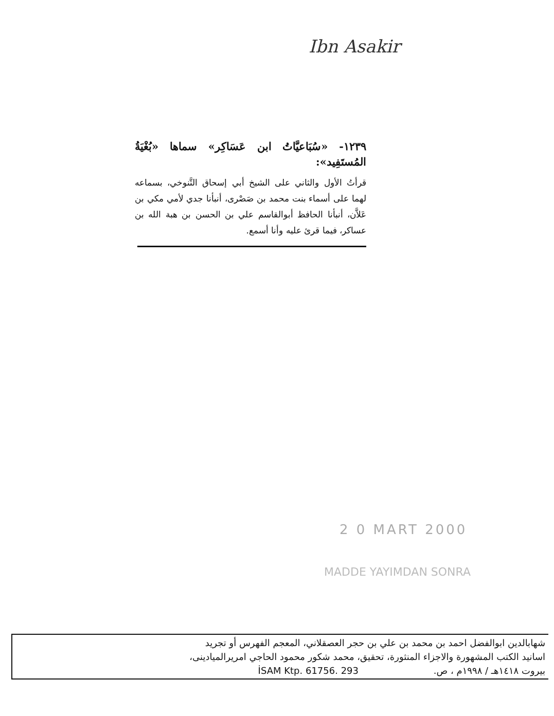Ibn Asakir
١٢٣٩- «سُبَاعيَّاتُ ابن عَسَاكِر» سماها «بُغْيَةُ المُستَفِيد»:
قرأتُ الأول والثاني على الشيخ أبي إسحاق التَّنوخي، بسماعه لهما على أسماء بنت محمد بن صَصْرى، أنبأنا جدي لأمي مكي بن عَلاَّن، أنبأنا الحافظ أبوالقاسم علي بن الحسن بن هبة الله بن عساكر، فيما قرئ عليه وأنا أسمع.
2 0 MART 2000
MADDE YAYIMDAN SONRA
شهابالدين ابوالفضل احمد بن محمد بن علي بن حجر العصقلاني، المعجم الفهرس أو تجريد
اسانيد الكتب المشهورة والاجزاء المنثورة، تحقيق، محمد شكور محمود الحاجي امريرالميادينى،
بيروت ١٤١٨هـ / ١٩٩٨م ، ص. İSAM Ktp. 61756. 293